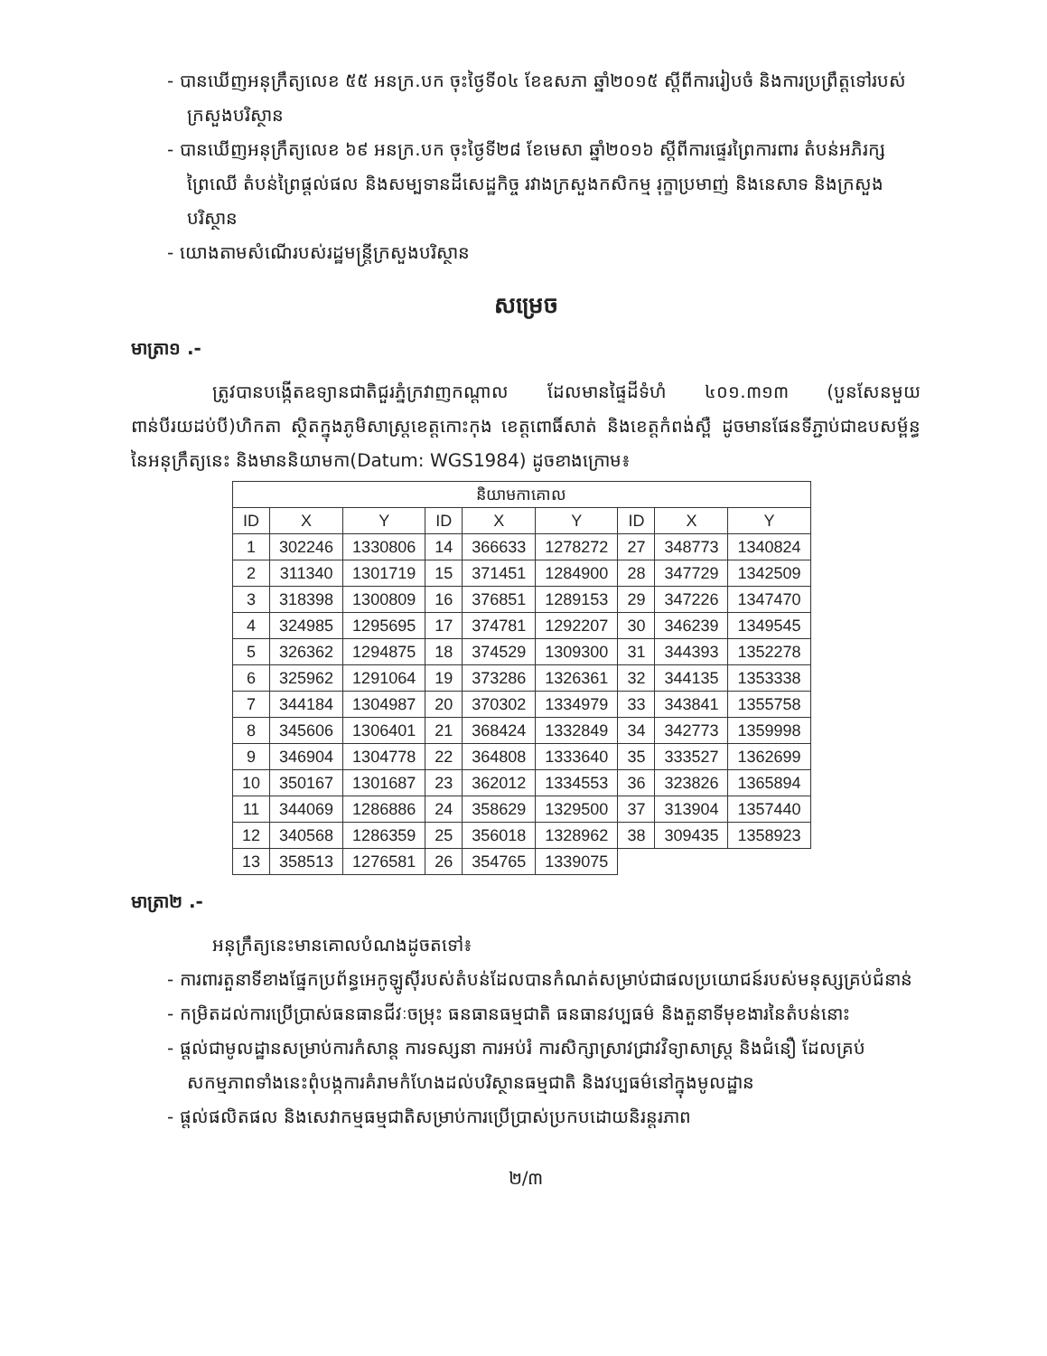- បានឃើញអនុក្រឹត្យលេខ ៥៥ អនក្រ.បក ចុះថ្ងៃទី០៤ ខែឧសភា ឆ្នាំ២០១៥ ស្ដីពីការរៀបចំ និងការប្រព្រឹត្តទៅរបស់ក្រសួងបរិស្ថាន
- បានឃើញអនុក្រឹត្យលេខ ៦៩ អនក្រ.បក ចុះថ្ងៃទី២៨ ខែមេសា ឆ្នាំ២០១៦ ស្ដីពីការផ្ទេរព្រៃការពារ តំបន់អភិរក្សព្រៃឈើ តំបន់ព្រៃផ្ដល់ផល និងសម្បទានដីសេដ្ឋកិច្ច រវាងក្រសួងកសិកម្ម រុក្ខាប្រមាញ់ និងនេសាទ និងក្រសួងបរិស្ថាន
- យោងតាមសំណើរបស់រដ្ឋមន្ត្រីក្រសួងបរិស្ថាន
សម្រេច
មាត្រា១ .-
ត្រូវបានបង្កើតឧទ្យានជាតិជួរភ្នំក្រវាញកណ្ដាល ដែលមានផ្ទៃដីទំហំ ៤០១.៣១៣ (បួនសែនមួយពាន់បីរយដប់បី)ហិកតា ស្ថិតក្នុងភូមិសាស្ត្រខេត្តកោះកុង ខេត្តពោធិ៍សាត់ និងខេត្តកំពង់ស្ពឺ ដូចមានផែនទីភ្ជាប់ជាឧបសម្ព័ន្ធនៃអនុក្រឹត្យនេះ និងមាននិយាមកា(Datum: WGS1984) ដូចខាងក្រោម៖
| និយាមកាគោល | | | | | | | | |
| --- | --- | --- | --- | --- | --- | --- | --- | --- |
| ID | X | Y | ID | X | Y | ID | X | Y |
| 1 | 302246 | 1330806 | 14 | 366633 | 1278272 | 27 | 348773 | 1340824 |
| 2 | 311340 | 1301719 | 15 | 371451 | 1284900 | 28 | 347729 | 1342509 |
| 3 | 318398 | 1300809 | 16 | 376851 | 1289153 | 29 | 347226 | 1347470 |
| 4 | 324985 | 1295695 | 17 | 374781 | 1292207 | 30 | 346239 | 1349545 |
| 5 | 326362 | 1294875 | 18 | 374529 | 1309300 | 31 | 344393 | 1352278 |
| 6 | 325962 | 1291064 | 19 | 373286 | 1326361 | 32 | 344135 | 1353338 |
| 7 | 344184 | 1304987 | 20 | 370302 | 1334979 | 33 | 343841 | 1355758 |
| 8 | 345606 | 1306401 | 21 | 368424 | 1332849 | 34 | 342773 | 1359998 |
| 9 | 346904 | 1304778 | 22 | 364808 | 1333640 | 35 | 333527 | 1362699 |
| 10 | 350167 | 1301687 | 23 | 362012 | 1334553 | 36 | 323826 | 1365894 |
| 11 | 344069 | 1286886 | 24 | 358629 | 1329500 | 37 | 313904 | 1357440 |
| 12 | 340568 | 1286359 | 25 | 356018 | 1328962 | 38 | 309435 | 1358923 |
| 13 | 358513 | 1276581 | 26 | 354765 | 1339075 | | | |
មាត្រា២ .-
អនុក្រឹត្យនេះមានគោលបំណងដូចតទៅ៖
- ការពារតួនាទីខាងផ្នែកប្រព័ន្ធអេកូឡូស៊ីរបស់តំបន់ដែលបានកំណត់សម្រាប់ជាផលប្រយោជន៍របស់មនុស្សគ្រប់ជំនាន់
- កម្រិតដល់ការប្រើប្រាស់ធនធានជីវៈចម្រុះ ធនធានធម្មជាតិ ធនធានវប្បធម៌ និងតួនាទីមុខងារនៃតំបន់នោះ
- ផ្ដល់ជាមូលដ្ឋានសម្រាប់ការកំសាន្ត ការទស្សនា ការអប់រំ ការសិក្សាស្រាវជ្រាវវិទ្យាសាស្ត្រ និងជំនឿ ដែលគ្រប់សកម្មភាពទាំងនេះពុំបង្កការគំរាមកំហែងដល់បរិស្ថានធម្មជាតិ និងវប្បធម៌នៅក្នុងមូលដ្ឋាន
- ផ្ដល់ផលិតផល និងសេវាកម្មធម្មជាតិសម្រាប់ការប្រើប្រាស់ប្រកបដោយនិរន្តរភាព
២/៣